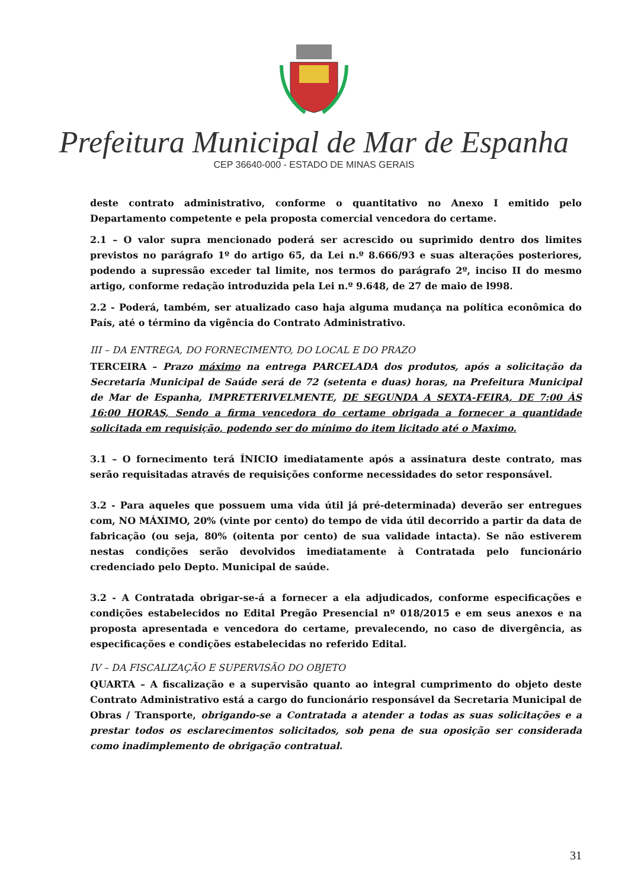Prefeitura Municipal de Mar de Espanha
CEP 36640-000 - ESTADO DE MINAS GERAIS
deste contrato administrativo, conforme o quantitativo no Anexo I emitido pelo Departamento competente e pela proposta comercial vencedora do certame.
2.1 – O valor supra mencionado poderá ser acrescido ou suprimido dentro dos limites previstos no parágrafo 1º do artigo 65, da Lei n.º 8.666/93 e suas alterações posteriores, podendo a supressão exceder tal limite, nos termos do parágrafo 2º, inciso II do mesmo artigo, conforme redação introduzida pela Lei n.º 9.648, de 27 de maio de l998.
2.2 - Poderá, também, ser atualizado caso haja alguma mudança na política econômica do País, até o término da vigência do Contrato Administrativo.
III – DA ENTREGA, DO FORNECIMENTO, DO LOCAL E DO PRAZO
TERCEIRA – Prazo máximo na entrega PARCELADA dos produtos, após a solicitação da Secretaria Municipal de Saúde será de 72 (setenta e duas) horas, na Prefeitura Municipal de Mar de Espanha, IMPRETERIVELMENTE, DE SEGUNDA A SEXTA-FEIRA, DE 7:00 ÀS 16:00 HORAS, Sendo a firma vencedora do certame obrigada a fornecer a quantidade solicitada em requisição, podendo ser do mínimo do item licitado até o Maximo.
3.1 – O fornecimento terá ÍNICIO imediatamente após a assinatura deste contrato, mas serão requisitadas através de requisições conforme necessidades do setor responsável.
3.2 - Para aqueles que possuem uma vida útil já pré-determinada) deverão ser entregues com, NO MÁXIMO, 20% (vinte por cento) do tempo de vida útil decorrido a partir da data de fabricação (ou seja, 80% (oitenta por cento) de sua validade intacta). Se não estiverem nestas condições serão devolvidos imediatamente à Contratada pelo funcionário credenciado pelo Depto. Municipal de saúde.
3.2 - A Contratada obrigar-se-á a fornecer a ela adjudicados, conforme especificações e condições estabelecidos no Edital Pregão Presencial nº 018/2015 e em seus anexos e na proposta apresentada e vencedora do certame, prevalecendo, no caso de divergência, as especificações e condições estabelecidas no referido Edital.
IV – DA FISCALIZAÇÃO E SUPERVISÃO DO OBJETO
QUARTA – A fiscalização e a supervisão quanto ao integral cumprimento do objeto deste Contrato Administrativo está a cargo do funcionário responsável da Secretaria Municipal de Obras / Transporte, obrigando-se a Contratada a atender a todas as suas solicitações e a prestar todos os esclarecimentos solicitados, sob pena de sua oposição ser considerada como inadimplemento de obrigação contratual.
31